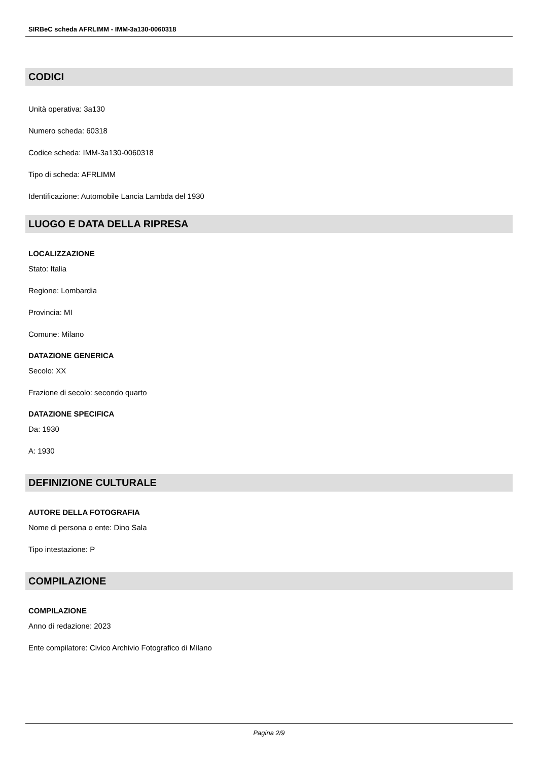SIRBeC scheda AFRLIMM - IMM-3a130-0060318
CODICI
Unità operativa: 3a130
Numero scheda: 60318
Codice scheda: IMM-3a130-0060318
Tipo di scheda: AFRLIMM
Identificazione: Automobile Lancia Lambda del 1930
LUOGO E DATA DELLA RIPRESA
LOCALIZZAZIONE
Stato: Italia
Regione: Lombardia
Provincia: MI
Comune: Milano
DATAZIONE GENERICA
Secolo: XX
Frazione di secolo: secondo quarto
DATAZIONE SPECIFICA
Da: 1930
A: 1930
DEFINIZIONE CULTURALE
AUTORE DELLA FOTOGRAFIA
Nome di persona o ente: Dino Sala
Tipo intestazione: P
COMPILAZIONE
COMPILAZIONE
Anno di redazione: 2023
Ente compilatore: Civico Archivio Fotografico di Milano
Pagina 2/9